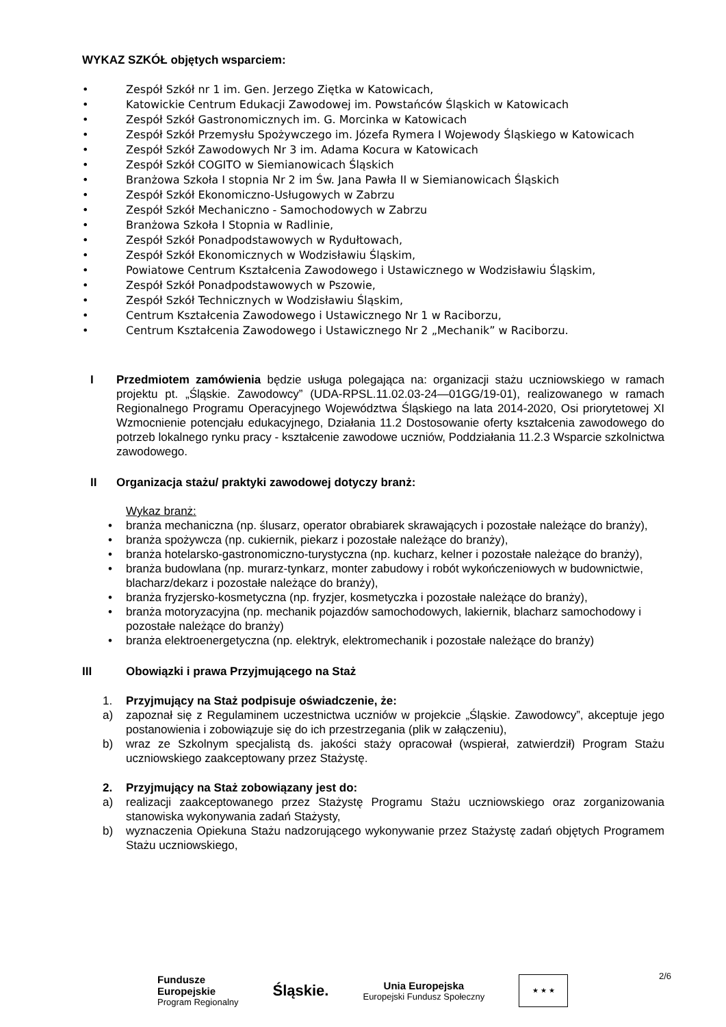WYKAZ SZKÓŁ objętych wsparciem:
• Zespół Szkół nr 1 im. Gen. Jerzego Ziętka w Katowicach,
• Katowickie Centrum Edukacji Zawodowej im. Powstańców Śląskich w Katowicach
• Zespół Szkół Gastronomicznych im. G. Morcinka w Katowicach
• Zespół Szkół Przemysłu Spożywczego im. Józefa Rymera I Wojewody Śląskiego w Katowicach
• Zespół Szkół Zawodowych Nr 3 im. Adama Kocura w Katowicach
• Zespół Szkół COGITO w Siemianowicach Śląskich
• Branżowa Szkoła I stopnia Nr 2 im Św. Jana Pawła II w Siemianowicach Śląskich
• Zespół Szkół Ekonomiczno-Usługowych w Zabrzu
• Zespół Szkół Mechaniczno - Samochodowych w Zabrzu
• Branżowa Szkoła I Stopnia w Radlinie,
• Zespół Szkół Ponadpodstawowych w Rydułtowach,
• Zespół Szkół Ekonomicznych w Wodzisławiu Śląskim,
• Powiatowe Centrum Kształcenia Zawodowego i Ustawicznego w Wodzisławiu Śląskim,
• Zespół Szkół Ponadpodstawowych w Pszowie,
• Zespół Szkół Technicznych w Wodzisławiu Śląskim,
• Centrum Kształcenia Zawodowego i Ustawicznego Nr 1 w Raciborzu,
• Centrum Kształcenia Zawodowego i Ustawicznego Nr 2 „Mechanik” w Raciborzu.
I Przedmiotem zamówienia będzie usługa polegająca na: organizacji stażu uczniowskiego w ramach projektu pt. „Śląskie. Zawodowcy” (UDA-RPSL.11.02.03-24—01GG/19-01), realizowanego w ramach Regionalnego Programu Operacyjnego Województwa Śląskiego na lata 2014-2020, Osi priorytetowej XI Wzmocnienie potencjału edukacyjnego, Działania 11.2 Dostosowanie oferty kształcenia zawodowego do potrzeb lokalnego rynku pracy - kształcenie zawodowe uczniów, Poddziałania 11.2.3 Wsparcie szkolnictwa zawodowego.
II Organizacja stażu/ praktyki zawodowej dotyczy branż:
Wykaz branż:
• branża mechaniczna (np. ślusarz, operator obrabiarek skrawających i pozostałe należące do branży),
• branża spożywcza (np. cukiernik, piekarz i pozostałe należące do branży),
• branża hotelarsko-gastronomiczno-turystyczna (np. kucharz, kelner i pozostałe należące do branży),
• branża budowlana (np. murarz-tynkarz, monter zabudowy i robót wykończeniowych w budownictwie, blacharz/dekarz i pozostałe należące do branży),
• branża fryzjersko-kosmetyczna (np. fryzjer, kosmetyczka i pozostałe należące do branży),
• branża motoryzacyjna (np. mechanik pojazdów samochodowych, lakiernik, blacharz samochodowy i pozostałe należące do branży)
• branża elektroenergetyczna (np. elektryk, elektromechanik i pozostałe należące do branży)
III Obowiązki i prawa Przyjmującego na Staż
1. Przyjmujący na Staż podpisuje oświadczenie, że:
a) zapoznał się z Regulaminem uczestnictwa uczniów w projekcie „Śląskie. Zawodowcy”, akceptuje jego postanowienia i zobowiązuje się do ich przestrzegania (plik w załączeniu),
b) wraz ze Szkolnym specjalistą ds. jakości staży opracował (wspierał, zatwierdził) Program Stażu uczniowskiego zaakceptowany przez Stażystę.
2. Przyjmujący na Staż zobowiązany jest do:
a) realizacji zaakceptowanego przez Stażystę Programu Stażu uczniowskiego oraz zorganizowania stanowiska wykonywania zadań Stażysty,
b) wyznaczenia Opiekuna Stażu nadzorującego wykonywanie przez Stażystę zadań objętych Programem Stażu uczniowskiego,
2/6
Fundusze
Europejskie
Program Regionalny
Śląskie.
Unia Europejska
Europejski Fundusz Społeczny
★ ★ ★